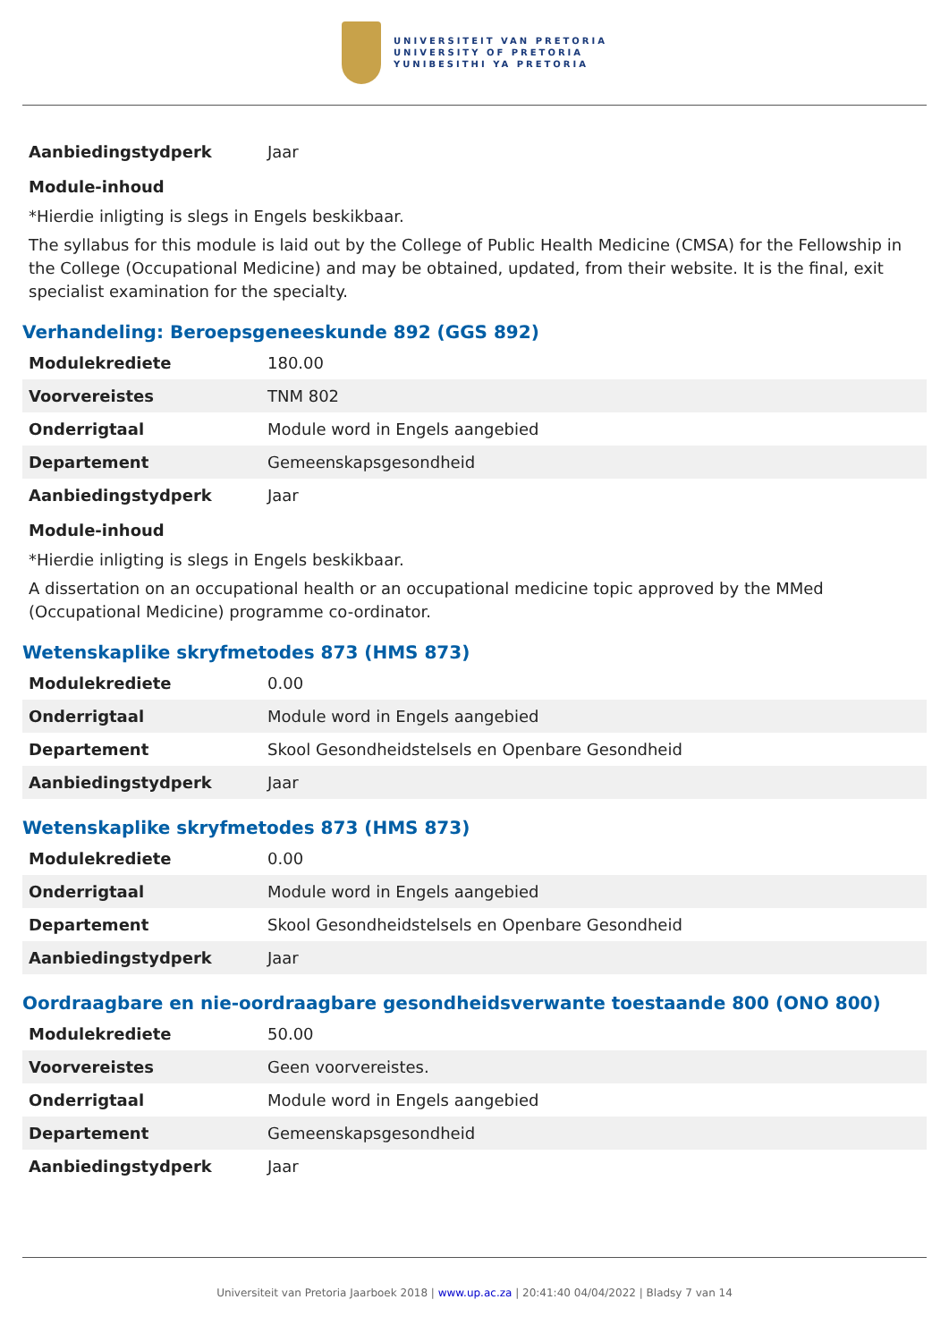UNIVERSITEIT VAN PRETORIA
UNIVERSITY OF PRETORIA
YUNIBESITHI YA PRETORIA
| Aanbiedingstydperk | Jaar |
Module-inhoud
*Hierdie inligting is slegs in Engels beskikbaar.
The syllabus for this module is laid out by the College of Public Health Medicine (CMSA) for the Fellowship in the College (Occupational Medicine) and may be obtained, updated, from their website. It is the final, exit specialist examination for the specialty.
Verhandeling: Beroepsgeneeskunde 892 (GGS 892)
| Modulekrediete | 180.00 |
| Voorvereistes | TNM 802 |
| Onderrigtaal | Module word in Engels aangebied |
| Departement | Gemeenskapsgesondheid |
| Aanbiedingstydperk | Jaar |
Module-inhoud
*Hierdie inligting is slegs in Engels beskikbaar.
A dissertation on an occupational health or an occupational medicine topic approved by the MMed (Occupational Medicine) programme co-ordinator.
Wetenskaplike skryfmetodes 873 (HMS 873)
| Modulekrediete | 0.00 |
| Onderrigtaal | Module word in Engels aangebied |
| Departement | Skool Gesondheidstelsels en Openbare Gesondheid |
| Aanbiedingstydperk | Jaar |
Wetenskaplike skryfmetodes 873 (HMS 873)
| Modulekrediete | 0.00 |
| Onderrigtaal | Module word in Engels aangebied |
| Departement | Skool Gesondheidstelsels en Openbare Gesondheid |
| Aanbiedingstydperk | Jaar |
Oordraagbare en nie-oordraagbare gesondheidsverwante toestaande 800 (ONO 800)
| Modulekrediete | 50.00 |
| Voorvereistes | Geen voorvereistes. |
| Onderrigtaal | Module word in Engels aangebied |
| Departement | Gemeenskapsgesondheid |
| Aanbiedingstydperk | Jaar |
Universiteit van Pretoria Jaarboek 2018 | www.up.ac.za | 20:41:40 04/04/2022 | Bladsy 7 van 14